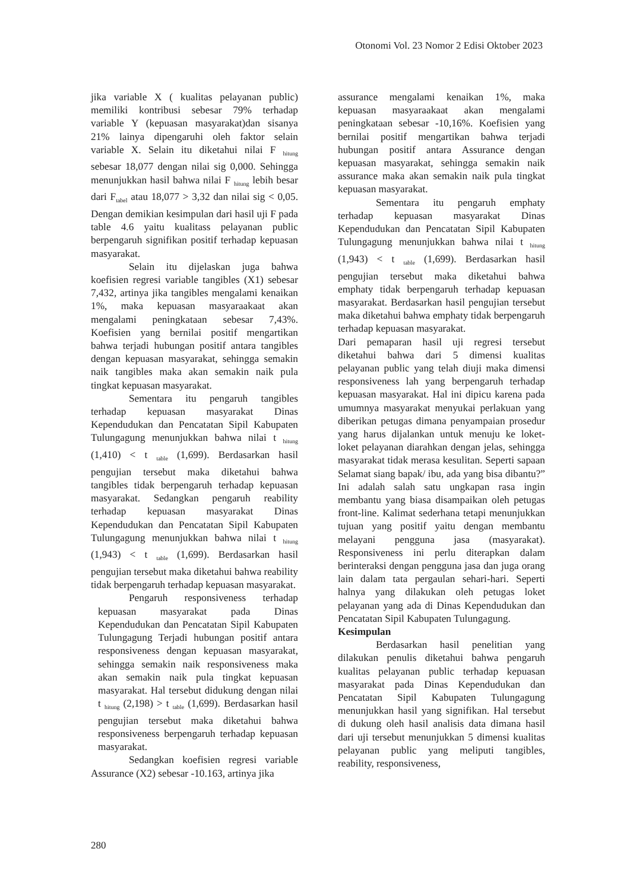Otonomi Vol. 23 Nomor 2 Edisi Oktober 2023
jika variable X ( kualitas pelayanan public) memiliki kontribusi sebesar 79% terhadap variable Y (kepuasan masyarakat)dan sisanya 21% lainya dipengaruhi oleh faktor selain variable X. Selain itu diketahui nilai F <sub>hitung</sub> sebesar 18,077 dengan nilai sig 0,000. Sehingga menunjukkan hasil bahwa nilai F <sub>hitung</sub> lebih besar dari F<sub>tabel</sub> atau 18,077 > 3,32 dan nilai sig < 0,05. Dengan demikian kesimpulan dari hasil uji F pada table 4.6 yaitu kualitass pelayanan public berpengaruh signifikan positif terhadap kepuasan masyarakat.
Selain itu dijelaskan juga bahwa koefisien regresi variable tangibles (X1) sebesar 7,432, artinya jika tangibles mengalami kenaikan 1%, maka kepuasan masyaraakaat akan mengalami peningkataan sebesar 7,43%. Koefisien yang bernilai positif mengartikan bahwa terjadi hubungan positif antara tangibles dengan kepuasan masyarakat, sehingga semakin naik tangibles maka akan semakin naik pula tingkat kepuasan masyarakat.
Sementara itu pengaruh tangibles terhadap kepuasan masyarakat Dinas Kependudukan dan Pencatatan Sipil Kabupaten Tulungagung menunjukkan bahwa nilai t <sub>hitung</sub> (1,410) < t <sub>table</sub> (1,699). Berdasarkan hasil pengujian tersebut maka diketahui bahwa tangibles tidak berpengaruh terhadap kepuasan masyarakat. Sedangkan pengaruh reability terhadap kepuasan masyarakat Dinas Kependudukan dan Pencatatan Sipil Kabupaten Tulungagung menunjukkan bahwa nilai t <sub>hitung</sub> (1,943) < t <sub>table</sub> (1,699). Berdasarkan hasil pengujian tersebut maka diketahui bahwa reability tidak berpengaruh terhadap kepuasan masyarakat.
Pengaruh responsiveness terhadap kepuasan masyarakat pada Dinas Kependudukan dan Pencatatan Sipil Kabupaten Tulungagung Terjadi hubungan positif antara responsiveness dengan kepuasan masyarakat, sehingga semakin naik responsiveness maka akan semakin naik pula tingkat kepuasan masyarakat. Hal tersebut didukung dengan nilai t <sub>hitung</sub> (2,198) > t <sub>table</sub> (1,699). Berdasarkan hasil pengujian tersebut maka diketahui bahwa responsiveness berpengaruh terhadap kepuasan masyarakat.
Sedangkan koefisien regresi variable Assurance (X2) sebesar -10.163, artinya jika
assurance mengalami kenaikan 1%, maka kepuasan masyaraakaat akan mengalami peningkataan sebesar -10,16%. Koefisien yang bernilai positif mengartikan bahwa terjadi hubungan positif antara Assurance dengan kepuasan masyarakat, sehingga semakin naik assurance maka akan semakin naik pula tingkat kepuasan masyarakat.
Sementara itu pengaruh emphaty terhadap kepuasan masyarakat Dinas Kependudukan dan Pencatatan Sipil Kabupaten Tulungagung menunjukkan bahwa nilai t <sub>hitung</sub> (1,943) < t <sub>table</sub> (1,699). Berdasarkan hasil pengujian tersebut maka diketahui bahwa emphaty tidak berpengaruh terhadap kepuasan masyarakat. Berdasarkan hasil pengujian tersebut maka diketahui bahwa emphaty tidak berpengaruh terhadap kepuasan masyarakat.
Dari pemaparan hasil uji regresi tersebut diketahui bahwa dari 5 dimensi kualitas pelayanan public yang telah diuji maka dimensi responsiveness lah yang berpengaruh terhadap kepuasan masyarakat. Hal ini dipicu karena pada umumnya masyarakat menyukai perlakuan yang diberikan petugas dimana penyampaian prosedur yang harus dijalankan untuk menuju ke loket-loket pelayanan diarahkan dengan jelas, sehingga masyarakat tidak merasa kesulitan. Seperti sapaan Selamat siang bapak/ ibu, ada yang bisa dibantu?” Ini adalah salah satu ungkapan rasa ingin membantu yang biasa disampaikan oleh petugas front-line. Kalimat sederhana tetapi menunjukkan tujuan yang positif yaitu dengan membantu melayani pengguna jasa (masyarakat). Responsiveness ini perlu diterapkan dalam berinteraksi dengan pengguna jasa dan juga orang lain dalam tata pergaulan sehari-hari. Seperti halnya yang dilakukan oleh petugas loket pelayanan yang ada di Dinas Kependudukan dan Pencatatan Sipil Kabupaten Tulungagung.
Kesimpulan
Berdasarkan hasil penelitian yang dilakukan penulis diketahui bahwa pengaruh kualitas pelayanan public terhadap kepuasan masyarakat pada Dinas Kependudukan dan Pencatatan Sipil Kabupaten Tulungagung menunjukkan hasil yang signifikan. Hal tersebut di dukung oleh hasil analisis data dimana hasil dari uji tersebut menunjukkan 5 dimensi kualitas pelayanan public yang meliputi tangibles, reability, responsiveness,
280